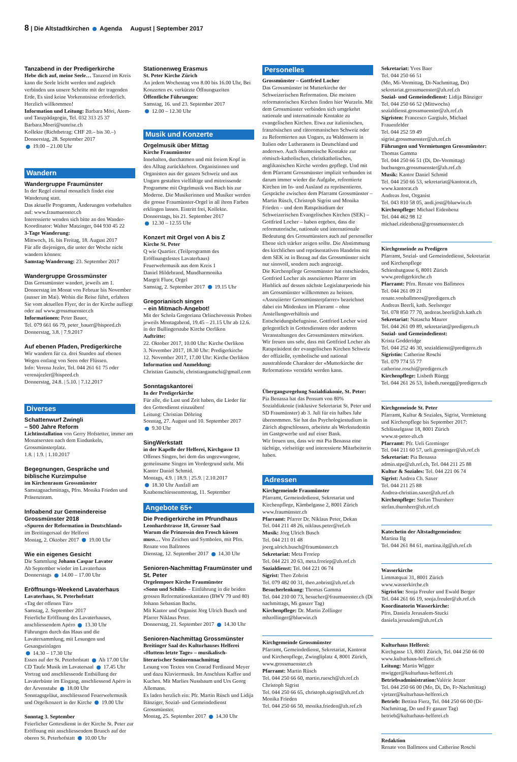8 | Die Altstadtkirchen Agenda August | September 2017
Tanzabend in der Predigerkirche
Hebe dich auf, meine Seele… Tanzend im Kreis kann die Seele leicht werden und zugleich verbinden uns unsere Schritte mit der tragenden Erde. Es sind keine Vorkenntnisse erforderlich. Herzlich willkommen!
Information und Leitung: Barbara Möri, Atem- und Tanzpädagogin, Tel. 032 313 25 37 Barbara.Moeri@sunrise.ch
Kollekte (Richtbetrag: CHF 20.– bis 30.–)
Donnerstag, 28. September 2017
19.00 – 21.00 Uhr
Wandern
Wandergruppe Fraumünster
In der Regel einmal monatlich findet eine Wanderung statt.
Das aktuelle Programm, Änderungen vorbehalten auf: www.fraumuenster.ch
Interessierte wenden sich bitte an den Wander-Koordinator: Walter Matzinger, 044 930 45 22
3-Tage Wanderung:
Mittwoch, 16. bis Freitag, 18. August 2017
Für alle diejenigen, die unter der Woche nicht wandern können:
Samstag-Wanderung: 23. September 2017
Wandergruppe Grossmünster
Das Grossmünster wandert, jeweils am 1. Donnerstag im Monat von Februar bis November (ausser im Mai). Wohin die Reise führt, erfahren Sie vom aktuellen Flyer, der in der Kirche aufliegt oder auf www.grossmuenster.ch
Informationen: Peter Bauer,
Tel. 079 661 66 79, peter_bauer@hispeed.ch
Donnerstag, 3.8. | 7.9.2017
Auf ebenen Pfaden, Predigerkirche
Wir wandern für ca. drei Stunden auf ebenen Wegen entlang von Seen oder Flüssen.
Info: Verena Jezler, Tel. 044 261 61 75 oder verenajezler@hispeed.ch
Donnerstag, 24.8. | 5.10. | 7.12.2017
Diverses
Schattenwurf Zwingli
– 500 Jahre Reform
Lichtinstallation von Gerry Hofstetter, immer am Monatsersten nach dem Eindunkeln, Grossmünsterplatz.
1.8. | 1.9. | 1.10.2017
Begegnungen, Gespräche und biblische Kurzimpulse
im Kirchenraum Grossmünster
Samstagnachmittags, Pfrn. Monika Frieden und Präsenzteam.
Infoabend zur Gemeindereise Grossmünster 2018
«Spuren der Reformation in Deutschland»
im Breitingersaal der Helferei
Montag, 2. Oktober 2017 19.00 Uhr
Wie ein eigenes Gesicht
Die Sammlung Johann Caspar Lavater
Ab September wieder im Lavaterhaus
Donnerstags 14.00 – 17.00 Uhr
Eröffnungs-Weekend Lavaterhaus
Lavaterhaus, St. Peterhofstatt
«Tag der offenen Tür»
Samstag, 2. September 2017
Feierliche Eröffnung des Lavaterhauses, anschliessendem Apéro 13.30 Uhr
Führungen durch das Haus und die Lavatersammlung, mit Lesungen und Gesangseinlagen
14.30 – 17.30 Uhr
Essen auf der St. Peterhofstatt Ab 17.00 Uhr
CD Taufe Musik im Lavatersaal 17.45 Uhr
Vortrag und anschliessende Enthüllung der Lavaterbüste im Eingang, anschliessend Apéro in der Arvenstube 18.00 Uhr
Sonntagsgeläut, anschliessend Feuerwehrmusik und Orgelkonzert in der Kirche 19.00 Uhr
Sonntag 3. September
Feierlicher Gottesdienst in der Kirche St. Peter zur Eröffnung mit anschliessendem Brunch auf der oberen St. Peterhofstatt 10.00 Uhr
Stationenweg Erasmus
St. Peter Kirche Zürich
An jedem Wochentag von 8.00 bis 16.00 Uhr, Bei Konzerten ev. verkürzte Öffnungszeiten
Öffentliche Führungen:
Samstag, 16. und 23. September 2017
12.00 – 12.30 Uhr
Musik und Konzerte
Orgelmusik über Mittag
Kirche Fraumünster
Innehalten, durchatmen und mit freiem Kopf in den Alltag zurückkehren. Organistinnen und Organisten aus der ganzen Schweiz und aus Ungarn gestalten vielfältige und mitreissende Programme mit Orgelmusik von Bach bis zur Moderne. Die Musikerinnen und Musiker werden die grosse Fraumünster-Orgel in all ihren Farben erklingen lassen. Eintritt frei, Kollekte.
Donnerstags, bis 21. September 2017
12.30 – 12.55 Uhr
Konzert mit Orgel von A bis Z
Kirche St. Peter
Q wie Quartier. (Teilprogramm des Eröffnungsfestes Lavaterhaus)
Feuerwehrmusik aus dem Kreis 1
Daniel Hildebrand, Mundharmonika
Margrit Fluor, Orgel
Samstag, 2. September 2017 19.15 Uhr
Gregorianisch singen
– ein Mitmach-Angebot!
Mit der Schola Gregoriana Orlinchovensis Proben jeweils Montagabend, 19.45 – 21.15 Uhr ab 12.6. in der Bullingerstube Kirche Oerlikon
Auftritte:
22. Oktober 2017, 10.00 Uhr: Kirche Oerlikon
3. November 2017, 18.30 Uhr: Predigerkirche
12. November 2017, 17.00 Uhr: Kirche Oerlikon
Information und Anmeldung:
Christian Gautschi, christiangautschi@gmail.com
Sonntagskantorei
In der Predigerkirche
Für alle, die Lust und Zeit haben, die Lieder für den Gottesdienst einzuüben!
Leitung: Christian Döhring
Sonntag, 27. August und 10. September 2017
9.30 Uhr
SingWerkstatt
in der Kapelle der Helferei, Kirchgasse 13
Offenes Singen, bei dem das ungezwungene, gemeinsame Singen im Vordergrund steht. Mit Kantor Daniel Schmid.
Montags, 4.9. | 18.9. | 25.9. | 2.10.2017
18.30 Uhr Ausfall am Knabenschiessenmontag, 11. September
Angebote 65+
Die Predigerkirche im Pfrundhaus
Leonhardstrasse 18, Grosser Saal
Warum die Prinzessin den Frosch küssen muss… Von Zeichen und Symbolen, mit Pfrn. Renate von Ballmoos
Dienstag, 12. September 2017 14.30 Uhr
Senioren-Nachmittag Fraumünster und St. Peter
Orgelempore Kirche Fraumünster
«Sonn und Schild» – Einführung in die beiden grossen Reformationskantaten (BWV 79 und 80) Johann Sebastian Bachs.
Mit Kantor und Organist Jörg Ulrich Busch und Pfarrer Niklaus Peter.
Donnerstag, 21. September 2017 14.30 Uhr
Senioren-Nachmittag Grossmünster
Breitinger Saal des Kulturhauses Helferei
«Huttens letzte Tage» – musikalisch-literarischer Seniorennachmittag
Lesung von Texten von Conrad Ferdinand Meyer und dazu Klaviermusik. Im Anschluss Kaffee und Kuchen. Mit Marlies Nussbaum und Urs Georg Allemann.
Es laden herzlich ein: Pfr. Martin Rüsch und Lidija Bänziger, Sozial- und Gemeindedienst Grossmünster.
Montag, 25. September 2017 14.30 Uhr
Personelles
Grossmünster – Gottfried Locher
Das Grossmünster ist Mutterkirche der Schweizerischen Reformation. Die meisten reformatorischen Kirchen finden hier Wurzeln. Mit dem Grossmünster verbinden sich umgekehrt nationale und internationale Kontakte zu evangelischen Kirchen. Etwa zur italienischen, französischen und rätoromanischen Schweiz oder zu Reformierten aus Ungarn, zu Waldensern in Italien oder Lutheranern in Deutschland und anderswo. Auch ökumenische Kontakte zur römisch-katholischen, christkatholischen, anglikanischen Kirche werden gepflegt. Und mit dem Pfarramt Grossmünster implizit verbunden ist darum immer wieder die Aufgabe, reformierte Kirchen im In- und Ausland zu repräsentieren.
Gespräche zwischen dem Pfarramt Grossmünster – Martin Rüsch, Christoph Sigrist und Monika Frieden – und dem Ratspräsidium der Schweizerischen Evangelischen Kirchen (SEK) – Gottfried Locher – haben ergeben, dass die reformatorische, nationale und internationale Bedeutung des Grossmünsters auch auf personeller Ebene sich stärker zeigen sollte. Die Abstimmung des kirchlichen und repräsentativen Handelns mit dem SEK ist in Bezug auf das Grossmünster nicht nur sinnvoll, sondern auch angezeigt.
Die Kirchenpflege Grossmünster hat entschieden, Gottfried Locher als assoziierten Pfarrer im Hinblick auf dessen nächste Legislaturperiode hin am Grossmünster willkommen zu heissen. «Assoziierter Grossmünsterpfarrer» bezeichnet dabei ein Mitdenken im Pfarramt – ohne Anstellungsverhältnis und Entscheidungsbefugnisse. Gottfried Locher wird gelegentlich in Gottesdiensten oder anderen Veranstaltungen des Grossmünsters mitwirken.
Wir freuen uns sehr, dass mit Gottfried Locher als Ratspräsident der evangelischen Kirchen Schweiz der offizielle, symbolische und national ausstrahlende Charakter der «Mutterkirche der Reformation» verstärkt werden kann.
Übergangsregelung Sozialdiakonie, St. Peter: Pia Benassa hat das Pensum von 80% Sozialdiakonie (inklusive Sekretariat St. Peter und SD Fraumünster) ab 3. Juli für ein halbes Jahr übernommen. Sie hat das Psychologiestudium in Zürich abgeschlossen, arbeitete als Werkstudentin im Gastgewerbe und auf einer Bank.
Wir freuen uns, dass wir mit Pia Benassa eine tüchtige, vielseitige und interessierte Mitarbeiterin haben.
Adressen
Kirchgemeinde Fraumünster
Pfarramt, Gemeindedienst, Sekretariat und Kirchenpflege, Kämbelgasse 2, 8001 Zürich www.fraumünster.ch
Pfarramt: Pfarrer Dr. Niklaus Peter, Dekan
Tel. 044 211 48 26, niklaus.peter@ref.ch
Musik: Jörg Ulrich Busch
Tel. 044 211 01 48
joerg.ulrich.busch@fraumünster.ch
Sekretariat: Meta Froriep
Tel. 044 221 20 63, meta.froriep@zh.ref.ch
Sozialdienst: Tel. 044 221 06 74
Sigrist: Theo Zobrist
Tel. 079 482 00 31, theo.zobrist@zh.ref.ch
Besucherlenkung: Thomas Gamma
Tel. 044 210 00 73, besucher@fraumuenster.ch (Di nachmittags, Mi ganzer Tag)
Kirchenpflege: Dr. Martin Zollinger
mhzollinger@bluewin.ch
Kirchgemeinde Grossmünster
Pfarramt, Gemeindedienst, Sekretariat, Kantorat und Kirchenpflege, Zwingliplatz 4, 8001 Zürich, www.grossmuenster.ch
Pfarramt: Martin Rüsch
Tel. 044 250 66 60, martin.ruesch@zh.ref.ch
Christoph Sigrist
Tel. 044 250 66 65, christoph.sigrist@zh.ref.ch
Monika Frieden
Tel. 044 250 66 50, monika.frieden@zh.ref.ch
Sekretariat: Yves Baer
Tel. 044 250 66 51
(Mo, Mi-Vormittag, Di-Nachmittag, Do)
sekretariat.grossmuenster@zh.ref.ch
Sozial- und Gemeindedienst: Lidija Bänziger
Tel. 044 250 66 52 (Mittwochs)
sozialdienst.grossmuenster@zh.ref.ch
Sigristen: Francesco Gargiulo, Michael Frauenfelder
Tel. 044 252 59 49
sigrist.grossmuenster@zh.ref.ch
Führungen und Vermietungen Grossmünster: Thomas Gamma
Tel. 044 250 66 51 (Di, Do-Vormittag)
buchungen.grossmuenster@zh.ref.ch
Musik: Kantor Daniel Schmid
Tel. 044 250 66 53, sekretariat@kantorat.ch, www.kantorat.ch
Andreas Jost, Organist
Tel. 043 810 58 05, andi.jost@bluewin.ch
Kirchenpflege: Michael Eidenbenz
Tel. 044 462 98 12
michael.eidenbenz@grossmuenster.ch
Kirchgemeinde zu Predigern
Pfarramt, Sozial- und Gemeindedienst, Sekretariat und Kirchenpflege
Schienhutgasse 6, 8001 Zürich
www.predigerkirche.ch
Pfarramt: Pfrn. Renate von Ballmoos
Tel. 044 261 09 21
renate.vonballmoos@predigern.ch
Andreas Beerli, kath. Seelsorger
Tel. 078 850 77 70, andreas.beerli@zh.kath.ch
Sekretariat: Natascha Maurer
Tel. 044 261 09 89, sekretariat@predigern.ch
Sozial- und Gemeindedienst:
Krista Godderidge
Tel. 044 252 46 30, sozialdienst@predigern.ch
Sigristin: Catherine Roschi
Tel. 079 774 55 77
catherine.roschi@predigern.ch
Kirchenpflege: Lisbeth Rüegg
Tel. 044 261 26 53, lisbeth.rueegg@predigern.ch
Kirchgemeinde St. Peter
Pfarramt, Kultur & Soziales, Sigrist, Vermietung und Kirchenpflege bis September 2017: Schlüsselgasse 18, 8001 Zürich
www.st-peter-zh.ch
Pfarramt: Pfr. Ueli Greminger
Tel. 044 211 60 57, ueli.greminger@zh.ref.ch
Sekretariat: Pia Benassa
admin.stpe@zh.ref.ch, Tel. 044 211 25 88
Kultur & Soziales: Tel. 044 221 06 74
Sigrist: Andrea Ch. Saxer
Tel. 044 211 25 88
Andrea-christian.saxer@zh.ref.ch
Kirchenpflege: Stefan Thurnherr
stefan.thurnherr@zh.ref.ch
Katechetin der Altstadtgemeinden:
Martina Ilg
Tel. 044 261 84 61, martina.ilg@zh.ref.ch
Wasserkirche
Limmatquai 31, 8001 Zürich
www.wasserkirche.ch
Sigrist/in: Sonja Freuler und Ewald Berger
Tel. 044 261 66 19, sonja.freuler@zh.ref.ch
Koordinatorin Wasserkirche:
Pfrn. Daniela Jerusalem-Stucki
daniela.jerusalem@zh.ref.ch
Kulturhaus Helferei:
Kirchgasse 13, 8001 Zürich, Tel. 044 250 66 00
www.kulturhaus-helferei.ch
Leitung: Martin Wigger
mwigger@kulturhaus-helferei.ch
Betriebsadministration: Valérie Jetzer
Tel. 044 250 66 00 (Mo, Di, Do, Fr-Nachmittag)
vjetzer@kulturhaus-helferei.ch
Betrieb: Bettina Fierz, Tel. 044 250 66 00 (Di-Nachmittag, Do und Fr ganzer Tag)
betrieb@kulturhaus-helferei.ch
Redaktion
Renate von Ballmoos und Catherine Roschi